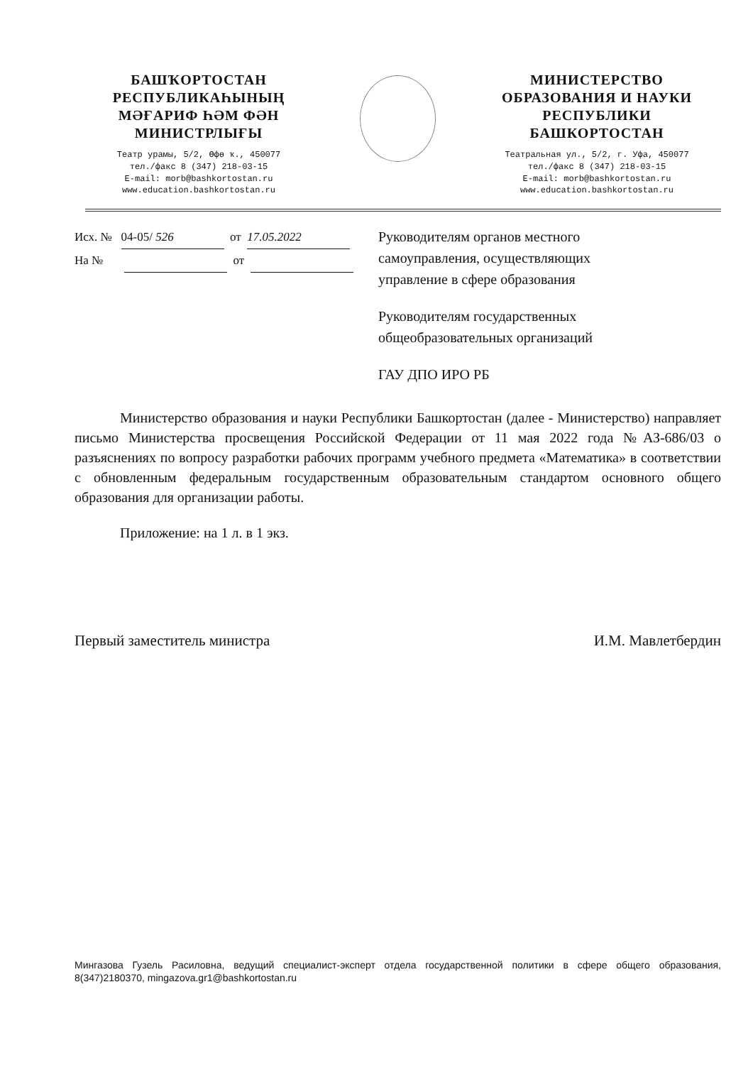БАШҠОРТОСТАН
РЕСПУБЛИКАҺЫНЫҢ
МӘҒАРИФ ҺӘМ ФӘН
МИНИСТРЛЫҒЫ
Театр урамы, 5/2, Өфө ҡ., 450077
тел./факс 8 (347) 218-03-15
E-mail: morb@bashkortostan.ru
www.education.bashkortostan.ru
МИНИСТЕРСТВО
ОБРАЗОВАНИЯ И НАУКИ
РЕСПУБЛИКИ
БАШКОРТОСТАН
Театральная ул., 5/2, г. Уфа, 450077
тел./факс 8 (347) 218-03-15
E-mail: morb@bashkortostan.ru
www.education.bashkortostan.ru
Исх. № 04-05/ 526 от 17.05.2022
На № от
Руководителям органов местного
самоуправления, осуществляющих
управление в сфере образования
Руководителям государственных
общеобразовательных организаций
ГАУ ДПО ИРО РБ
Министерство образования и науки Республики Башкортостан (далее - Министерство) направляет письмо Министерства просвещения Российской Федерации от 11 мая 2022 года №АЗ-686/03 о разъяснениях по вопросу разработки рабочих программ учебного предмета «Математика» в соответствии с обновленным федеральным государственным образовательным стандартом основного общего образования для организации работы.
Приложение: на 1 л. в 1 экз.
Первый заместитель министра И.М. Мавлетбердин
Мингазова Гузель Расиловна, ведущий специалист-эксперт отдела государственной политики в сфере общего образования, 8(347)2180370, mingazova.gr1@bashkortostan.ru